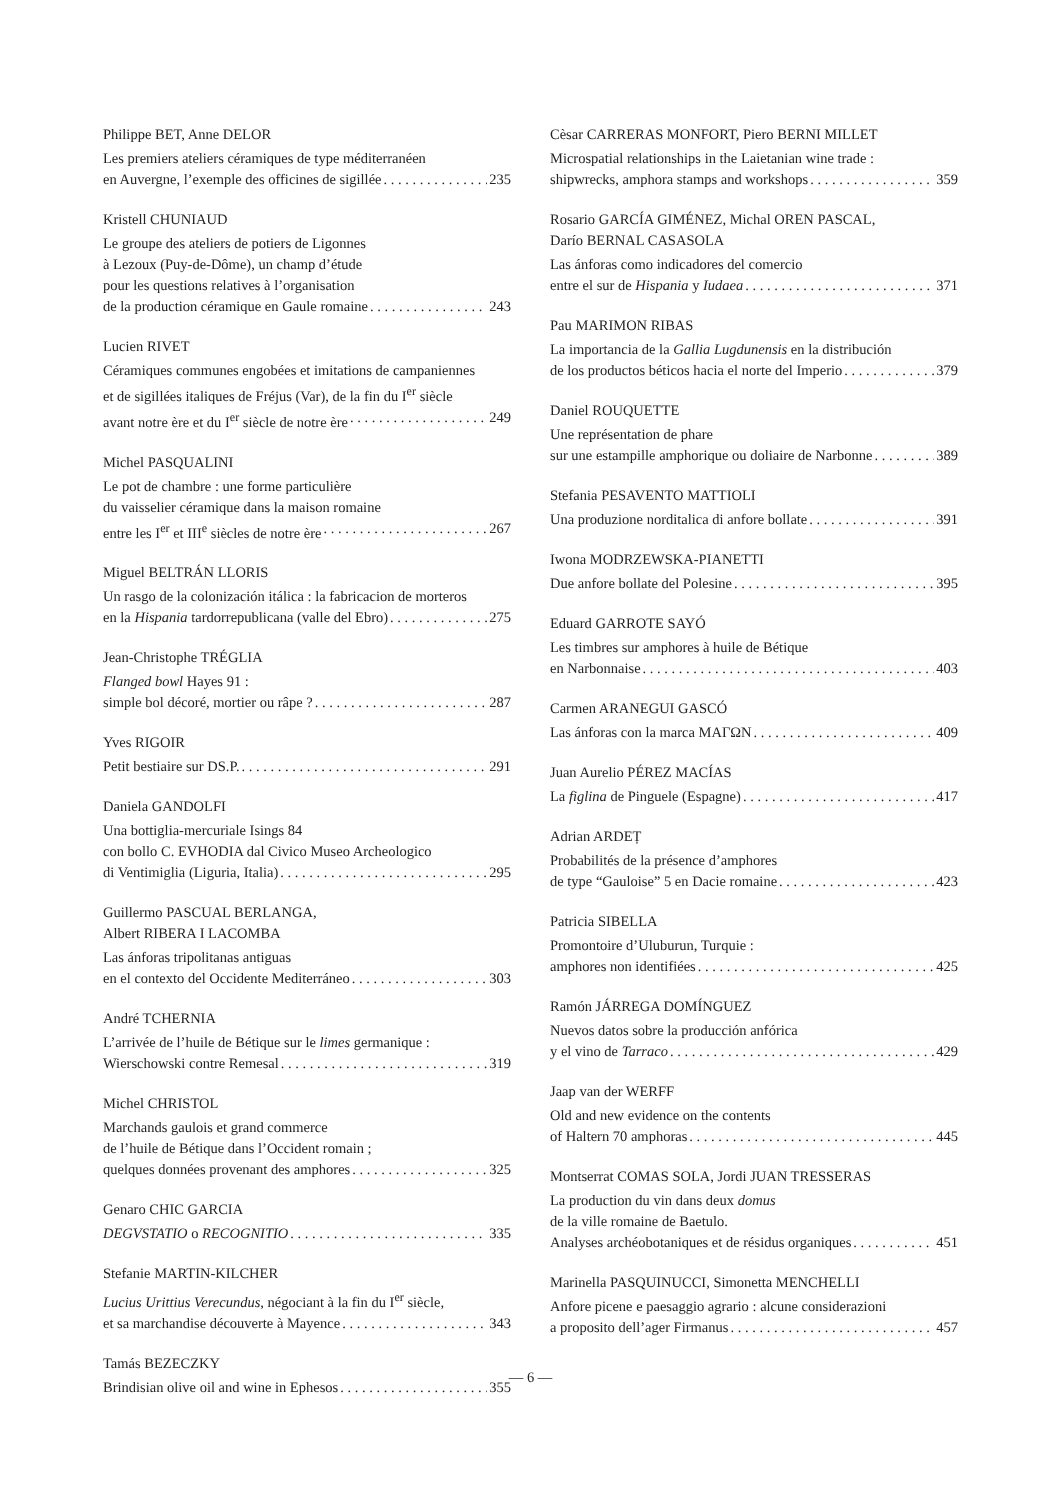Philippe BET, Anne DELOR
Les premiers ateliers céramiques de type méditerranéen
en Auvergne, l’exemple des officines de sigillée 235
Kristell CHUNIAUD
Le groupe des ateliers de potiers de Ligonnes
à Lezoux (Puy-de-Dôme), un champ d’étude
pour les questions relatives à l’organisation
de la production céramique en Gaule romaine 243
Lucien RIVET
Céramiques communes engobées et imitations de campaniennes
et de sigillées italiques de Fréjus (Var), de la fin du I<sup>er</sup> siècle
avant notre ère et du I<sup>er</sup> siècle de notre ère 249
Michel PASQUALINI
Le pot de chambre : une forme particulière
du vaisselier céramique dans la maison romaine
entre les I<sup>er</sup> et III<sup>e</sup> siècles de notre ère 267
Miguel BELTRÁN LLORIS
Un rasgo de la colonización itálica : la fabricacion de morteros
en la Hispania tardorrepublicana (valle del Ebro) 275
Jean-Christophe TRÉGLIA
Flanged bowl Hayes 91 :
simple bol décoré, mortier ou râpe ? 287
Yves RIGOIR
Petit bestiaire sur DS.P. 291
Daniela GANDOLFI
Una bottiglia-mercuriale Isings 84
con bollo C. EVHODIA dal Civico Museo Archeologico
di Ventimiglia (Liguria, Italia) 295
Guillermo PASCUAL BERLANGA,
Albert RIBERA I LACOMBA
Las ánforas tripolitanas antiguas
en el contexto del Occidente Mediterráneo 303
André TCHERNIA
L’arrivée de l’huile de Bétique sur le limes germanique :
Wierschowski contre Remesal 319
Michel CHRISTOL
Marchands gaulois et grand commerce
de l’huile de Bétique dans l’Occident romain ;
quelques données provenant des amphores 325
Genaro CHIC GARCIA
DEGVSTATIO o RECOGNITIO 335
Stefanie MARTIN-KILCHER
Lucius Urittius Verecundus, négociant à la fin du I<sup>er</sup> siècle,
et sa marchandise découverte à Mayence 343
Tamás BEZECZKY
Brindisian olive oil and wine in Ephesos 355
Cèsar CARRERAS MONFORT, Piero BERNI MILLET
Microspatial relationships in the Laietanian wine trade :
shipwrecks, amphora stamps and workshops 359
Rosario GARCÍA GIMÉNEZ, Michal OREN PASCAL,
Darío BERNAL CASASOLA
Las ánforas como indicadores del comercio
entre el sur de Hispania y Iudaea 371
Pau MARIMON RIBAS
La importancia de la Gallia Lugdunensis en la distribución
de los productos béticos hacia el norte del Imperio 379
Daniel ROUQUETTE
Une représentation de phare
sur une estampille amphorique ou doliaire de Narbonne 389
Stefania PESAVENTO MATTIOLI
Una produzione norditalica di anfore bollate 391
Iwona MODRZEWSKA-PIANETTI
Due anfore bollate del Polesine 395
Eduard GARROTE SAYÓ
Les timbres sur amphores à huile de Bétique
en Narbonnaise 403
Carmen ARANEGUI GASCÓ
Las ánforas con la marca ΜΑΓΩΝ 409
Juan Aurelio PÉREZ MACÍAS
La figlina de Pinguele (Espagne) 417
Adrian ARDEȚ
Probabilités de la présence d’amphores
de type “Gauloise” 5 en Dacie romaine 423
Patricia SIBELLA
Promontoire d’Uluburun, Turquie :
amphores non identifiées 425
Ramón JÁRREGA DOMÍNGUEZ
Nuevos datos sobre la producción anfórica
y el vino de Tarraco 429
Jaap van der WERFF
Old and new evidence on the contents
of Haltern 70 amphoras 445
Montserrat COMAS SOLA, Jordi JUAN TRESSERAS
La production du vin dans deux domus
de la ville romaine de Baetulo.
Analyses archéobotaniques et de résidus organiques 451
Marinella PASQUINUCCI, Simonetta MENCHELLI
Anfore picene e paesaggio agrario : alcune considerazioni
a proposito dell’ager Firmanus 457
— 6 —